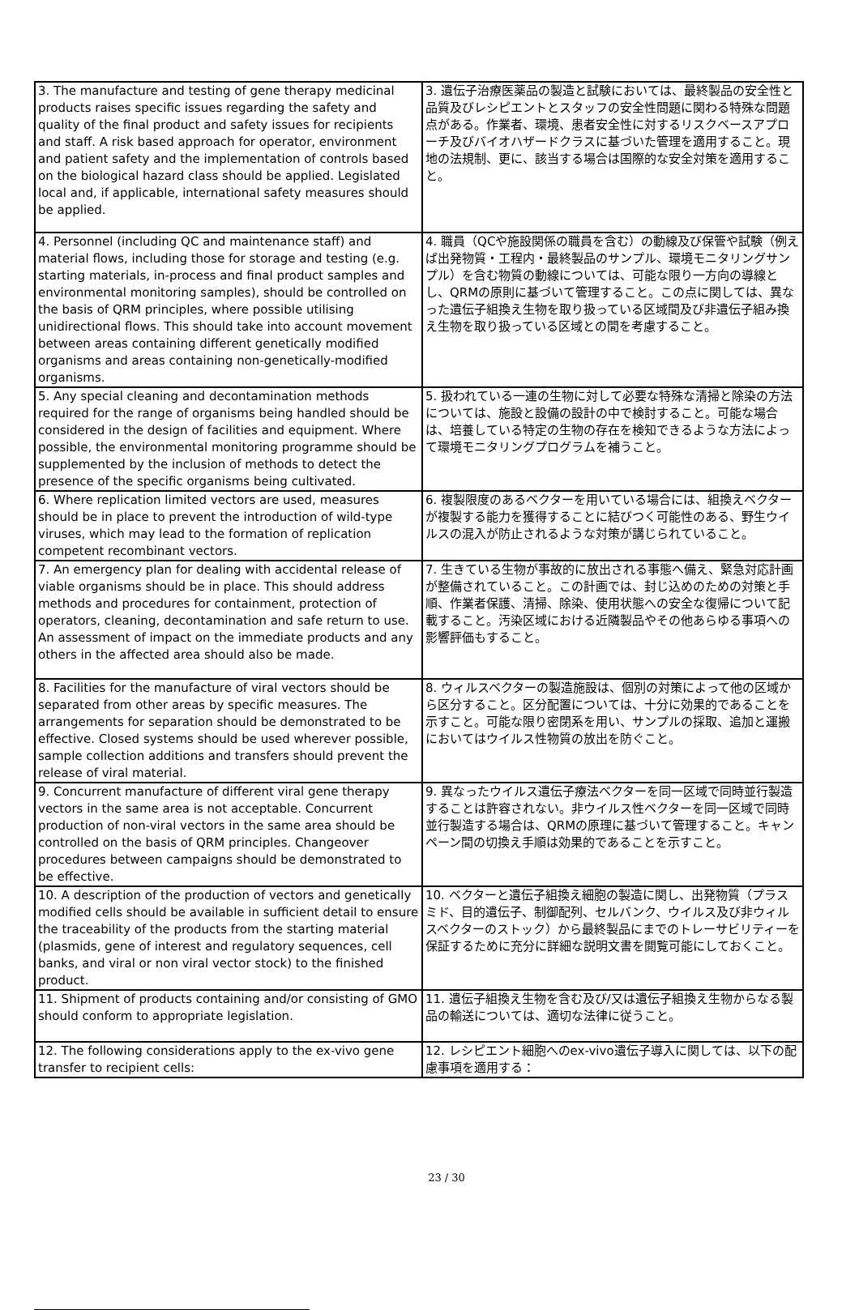| 3. The manufacture and testing of gene therapy medicinal products raises specific issues regarding the safety and quality of the final product and safety issues for recipients and staff. A risk based approach for operator, environment and patient safety and the implementation of controls based on the biological hazard class should be applied. Legislated local and, if applicable, international safety measures should be applied. | 3. 遺伝子治療医薬品の製造と試験においては、最終製品の安全性と品質及びレシピエントとスタッフの安全性問題に関わる特殊な問題点がある。作業者、環境、患者安全性に対するリスクベースアプローチ及びバイオハザードクラスに基づいた管理を適用すること。現地の法規制、更に、該当する場合は国際的な安全対策を適用すること。 |
| 4. Personnel (including QC and maintenance staff) and material flows, including those for storage and testing (e.g. starting materials, in-process and final product samples and environmental monitoring samples), should be controlled on the basis of QRM principles, where possible utilising unidirectional flows. This should take into account movement between areas containing different genetically modified organisms and areas containing non-genetically-modified organisms. | 4. 職員（QCや施設関係の職員を含む）の動線及び保管や試験（例えば出発物質・工程内・最終製品のサンプル、環境モニタリングサンプル）を含む物質の動線については、可能な限り一方向の導線とし、QRMの原則に基づいて管理すること。この点に関しては、異なった遺伝子組換え生物を取り扱っている区域間及び非遺伝子組み換え生物を取り扱っている区域との間を考慮すること。 |
| 5. Any special cleaning and decontamination methods required for the range of organisms being handled should be considered in the design of facilities and equipment. Where possible, the environmental monitoring programme should be supplemented by the inclusion of methods to detect the presence of the specific organisms being cultivated. | 5. 扱われている一連の生物に対して必要な特殊な清掃と除染の方法については、施設と設備の設計の中で検討すること。可能な場合は、培養している特定の生物の存在を検知できるような方法によって環境モニタリングプログラムを補うこと。 |
| 6. Where replication limited vectors are used, measures should be in place to prevent the introduction of wild-type viruses, which may lead to the formation of replication competent recombinant vectors. | 6. 複製限度のあるベクターを用いている場合には、組換えベクターが複製する能力を獲得することに結びつく可能性のある、野生ウイルスの混入が防止されるような対策が講じられていること。 |
| 7. An emergency plan for dealing with accidental release of viable organisms should be in place. This should address methods and procedures for containment, protection of operators, cleaning, decontamination and safe return to use. An assessment of impact on the immediate products and any others in the affected area should also be made. | 7. 生きている生物が事故的に放出される事態へ備え、緊急対応計画が整備されていること。この計画では、封じ込めのための対策と手順、作業者保護、清掃、除染、使用状態への安全な復帰について記載すること。汚染区域における近隣製品やその他あらゆる事項への影響評価もすること。 |
| 8. Facilities for the manufacture of viral vectors should be separated from other areas by specific measures. The arrangements for separation should be demonstrated to be effective. Closed systems should be used wherever possible, sample collection additions and transfers should prevent the release of viral material. | 8. ウィルスベクターの製造施設は、個別の対策によって他の区域から区分すること。区分配置については、十分に効果的であることを示すこと。可能な限り密閉系を用い、サンプルの採取、追加と運搬においてはウイルス性物質の放出を防ぐこと。 |
| 9. Concurrent manufacture of different viral gene therapy vectors in the same area is not acceptable. Concurrent production of non-viral vectors in the same area should be controlled on the basis of QRM principles. Changeover procedures between campaigns should be demonstrated to be effective. | 9. 異なったウイルス遺伝子療法ベクターを同一区域で同時並行製造することは許容されない。非ウイルス性ベクターを同一区域で同時並行製造する場合は、QRMの原理に基づいて管理すること。キャンペーン間の切換え手順は効果的であることを示すこと。 |
| 10. A description of the production of vectors and genetically modified cells should be available in sufficient detail to ensure the traceability of the products from the starting material (plasmids, gene of interest and regulatory sequences, cell banks, and viral or non viral vector stock) to the finished product. | 10. ベクターと遺伝子組換え細胞の製造に関し、出発物質（プラスミド、目的遺伝子、制御配列、セルバンク、ウイルス及び非ウィルスベクターのストック）から最終製品にまでのトレーサビリティーを保証するために充分に詳細な説明文書を閲覧可能にしておくこと。 |
| 11. Shipment of products containing and/or consisting of GMO should conform to appropriate legislation. | 11. 遺伝子組換え生物を含む及び/又は遺伝子組換え生物からなる製品の輸送については、適切な法律に従うこと。 |
| 12. The following considerations apply to the ex-vivo gene transfer to recipient cells: | 12. レシピエント細胞へのex-vivo遺伝子導入に関しては、以下の配慮事項を適用する： |
23 / 30